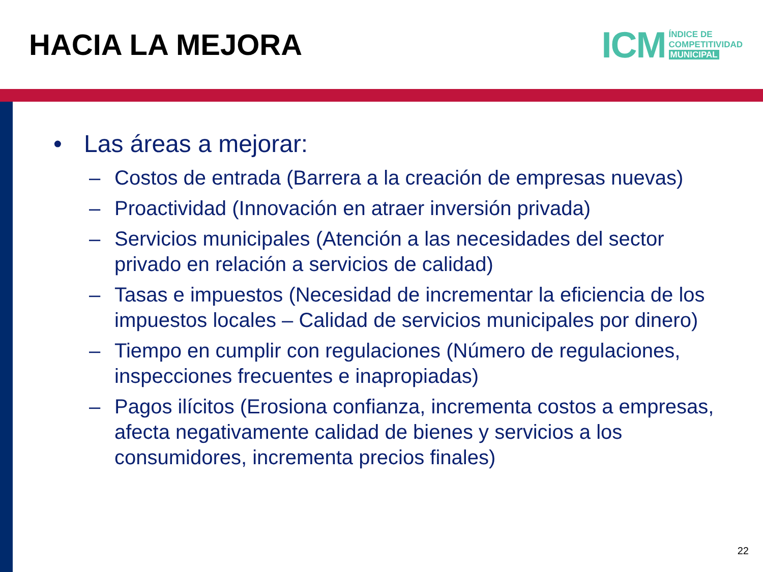HACIA LA MEJORA
ICM
ÍNDICE DE
COMPETITIVIDAD
MUNICIPAL
• Las áreas a mejorar:
– Costos de entrada (Barrera a la creación de empresas nuevas)
– Proactividad (Innovación en atraer inversión privada)
– Servicios municipales (Atención a las necesidades del sector privado en relación a servicios de calidad)
– Tasas e impuestos (Necesidad de incrementar la eficiencia de los impuestos locales – Calidad de servicios municipales por dinero)
– Tiempo en cumplir con regulaciones (Número de regulaciones, inspecciones frecuentes e inapropiadas)
– Pagos ilícitos (Erosiona confianza, incrementa costos a empresas, afecta negativamente calidad de bienes y servicios a los consumidores, incrementa precios finales)
22